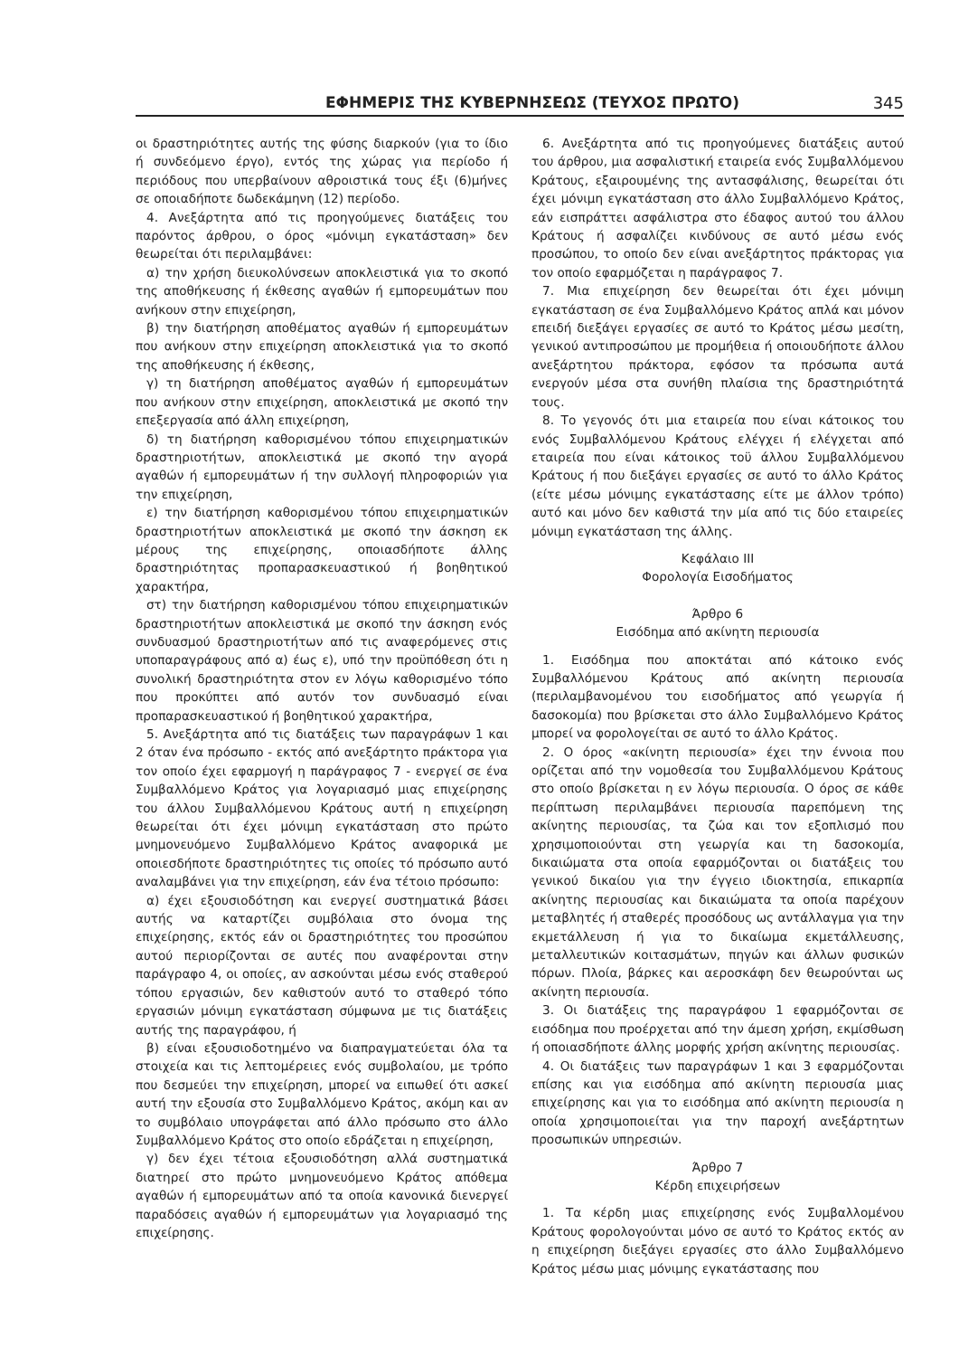ΕΦΗΜΕΡΙΣ ΤΗΣ ΚΥΒΕΡΝΗΣΕΩΣ (ΤΕΥΧΟΣ ΠΡΩΤΟ) 345
οι δραστηριότητες αυτής της φύσης διαρκούν (για το ίδιο ή συνδεόμενο έργο), εντός της χώρας για περίοδο ή περιόδους που υπερβαίνουν αθροιστικά τους έξι (6)μήνες σε οποιαδήποτε δωδεκάμηνη (12) περίοδο.
4. Ανεξάρτητα από τις προηγούμενες διατάξεις του παρόντος άρθρου, ο όρος «μόνιμη εγκατάσταση» δεν θεωρείται ότι περιλαμβάνει:
α) την χρήση διευκολύνσεων αποκλειστικά για το σκοπό της αποθήκευσης ή έκθεσης αγαθών ή εμπορευμάτων που ανήκουν στην επιχείρηση,
β) την διατήρηση αποθέματος αγαθών ή εμπορευμάτων που ανήκουν στην επιχείρηση αποκλειστικά για το σκοπό της αποθήκευσης ή έκθεσης,
γ) τη διατήρηση αποθέματος αγαθών ή εμπορευμάτων που ανήκουν στην επιχείρηση, αποκλειστικά με σκοπό την επεξεργασία από άλλη επιχείρηση,
δ) τη διατήρηση καθορισμένου τόπου επιχειρηματικών δραστηριοτήτων, αποκλειστικά με σκοπό την αγορά αγαθών ή εμπορευμάτων ή την συλλογή πληροφοριών για την επιχείρηση,
ε) την διατήρηση καθορισμένου τόπου επιχειρηματικών δραστηριοτήτων αποκλειστικά με σκοπό την άσκηση εκ μέρους της επιχείρησης, οποιασδήποτε άλλης δραστηριότητας προπαρασκευαστικού ή βοηθητικού χαρακτήρα,
στ) την διατήρηση καθορισμένου τόπου επιχειρηματικών δραστηριοτήτων αποκλειστικά με σκοπό την άσκηση ενός συνδυασμού δραστηριοτήτων από τις αναφερόμενες στις υποπαραγράφους από α) έως ε), υπό την προϋπόθεση ότι η συνολική δραστηριότητα στον εν λόγω καθορισμένο τόπο που προκύπτει από αυτόν τον συνδυασμό είναι προπαρασκευαστικού ή βοηθητικού χαρακτήρα,
5. Ανεξάρτητα από τις διατάξεις των παραγράφων 1 και 2 όταν ένα πρόσωπο - εκτός από ανεξάρτητο πράκτορα για τον οποίο έχει εφαρμογή η παράγραφος 7 - ενεργεί σε ένα Συμβαλλόμενο Κράτος για λογαριασμό μιας επιχείρησης του άλλου Συμβαλλόμενου Κράτους αυτή η επιχείρηση θεωρείται ότι έχει μόνιμη εγκατάσταση στο πρώτο μνημονευόμενο Συμβαλλόμενο Κράτος αναφορικά με οποιεσδήποτε δραστηριότητες τις οποίες τό πρόσωπο αυτό αναλαμβάνει για την επιχείρηση, εάν ένα τέτοιο πρόσωπο:
α) έχει εξουσιοδότηση και ενεργεί συστηματικά βάσει αυτής να καταρτίζει συμβόλαια στο όνομα της επιχείρησης, εκτός εάν οι δραστηριότητες του προσώπου αυτού περιορίζονται σε αυτές που αναφέρονται στην παράγραφο 4, οι οποίες, αν ασκούνται μέσω ενός σταθερού τόπου εργασιών, δεν καθιστούν αυτό το σταθερό τόπο εργασιών μόνιμη εγκατάσταση σύμφωνα με τις διατάξεις αυτής της παραγράφου, ή
β) είναι εξουσιοδοτημένο να διαπραγματεύεται όλα τα στοιχεία και τις λεπτομέρειες ενός συμβολαίου, με τρόπο που δεσμεύει την επιχείρηση, μπορεί να ειπωθεί ότι ασκεί αυτή την εξουσία στο Συμβαλλόμενο Κράτος, ακόμη και αν το συμβόλαιο υπογράφεται από άλλο πρόσωπο στο άλλο Συμβαλλόμενο Κράτος στο οποίο εδράζεται η επιχείρηση,
γ) δεν έχει τέτοια εξουσιοδότηση αλλά συστηματικά διατηρεί στο πρώτο μνημονευόμενο Κράτος απόθεμα αγαθών ή εμπορευμάτων από τα οποία κανονικά διενεργεί παραδόσεις αγαθών ή εμπορευμάτων για λογαριασμό της επιχείρησης.
6. Ανεξάρτητα από τις προηγούμενες διατάξεις αυτού του άρθρου, μια ασφαλιστική εταιρεία ενός Συμβαλλόμενου Κράτους, εξαιρουμένης της αντασφάλισης, θεωρείται ότι έχει μόνιμη εγκατάσταση στο άλλο Συμβαλλόμενο Κράτος, εάν εισπράττει ασφάλιστρα στο έδαφος αυτού του άλλου Κράτους ή ασφαλίζει κινδύνους σε αυτό μέσω ενός προσώπου, το οποίο δεν είναι ανεξάρτητος πράκτορας για τον οποίο εφαρμόζεται η παράγραφος 7.
7. Μια επιχείρηση δεν θεωρείται ότι έχει μόνιμη εγκατάσταση σε ένα Συμβαλλόμενο Κράτος απλά και μόνον επειδή διεξάγει εργασίες σε αυτό το Κράτος μέσω μεσίτη, γενικού αντιπροσώπου με προμήθεια ή οποιουδήποτε άλλου ανεξάρτητου πράκτορα, εφόσον τα πρόσωπα αυτά ενεργούν μέσα στα συνήθη πλαίσια της δραστηριότητά τους.
8. Το γεγονός ότι μια εταιρεία που είναι κάτοικος του ενός Συμβαλλόμενου Κράτους ελέγχει ή ελέγχεται από εταιρεία που είναι κάτοικος τοϋ άλλου Συμβαλλόμενου Κράτους ή που διεξάγει εργασίες σε αυτό το άλλο Κράτος (είτε μέσω μόνιμης εγκατάστασης είτε με άλλον τρόπο) αυτό και μόνο δεν καθιστά την μία από τις δύο εταιρείες μόνιμη εγκατάσταση της άλλης.
Κεφάλαιο ΙΙΙ
Φορολογία Εισοδήματος
Άρθρο 6
Εισόδημα από ακίνητη περιουσία
1. Εισόδημα που αποκτάται από κάτοικο ενός Συμβαλλόμενου Κράτους από ακίνητη περιουσία (περιλαμβανομένου του εισοδήματος από γεωργία ή δασοκομία) που βρίσκεται στο άλλο Συμβαλλόμενο Κράτος μπορεί να φορολογείται σε αυτό το άλλο Κράτος.
2. Ο όρος «ακίνητη περιουσία» έχει την έννοια που ορίζεται από την νομοθεσία του Συμβαλλόμενου Κράτους στο οποίο βρίσκεται η εν λόγω περιουσία. Ο όρος σε κάθε περίπτωση περιλαμβάνει περιουσία παρεπόμενη της ακίνητης περιουσίας, τα ζώα και τον εξοπλισμό που χρησιμοποιούνται στη γεωργία και τη δασοκομία, δικαιώματα στα οποία εφαρμόζονται οι διατάξεις του γενικού δικαίου για την έγγειο ιδιοκτησία, επικαρπία ακίνητης περιουσίας και δικαιώματα τα οποία παρέχουν μεταβλητές ή σταθερές προσόδους ως αντάλλαγμα για την εκμετάλλευση ή για το δικαίωμα εκμετάλλευσης, μεταλλευτικών κοιτασμάτων, πηγών και άλλων φυσικών πόρων. Πλοία, βάρκες και αεροσκάφη δεν θεωρούνται ως ακίνητη περιουσία.
3. Οι διατάξεις της παραγράφου 1 εφαρμόζονται σε εισόδημα που προέρχεται από την άμεση χρήση, εκμίσθωση ή οποιασδήποτε άλλης μορφής χρήση ακίνητης περιουσίας.
4. Οι διατάξεις των παραγράφων 1 και 3 εφαρμόζονται επίσης και για εισόδημα από ακίνητη περιουσία μιας επιχείρησης και για το εισόδημα από ακίνητη περιουσία η οποία χρησιμοποιείται για την παροχή ανεξάρτητων προσωπικών υπηρεσιών.
Άρθρο 7
Κέρδη επιχειρήσεων
1. Τα κέρδη μιας επιχείρησης ενός Συμβαλλομένου Κράτους φορολογούνται μόνο σε αυτό το Κράτος εκτός αν η επιχείρηση διεξάγει εργασίες στο άλλο Συμβαλλόμενο Κράτος μέσω μιας μόνιμης εγκατάστασης που